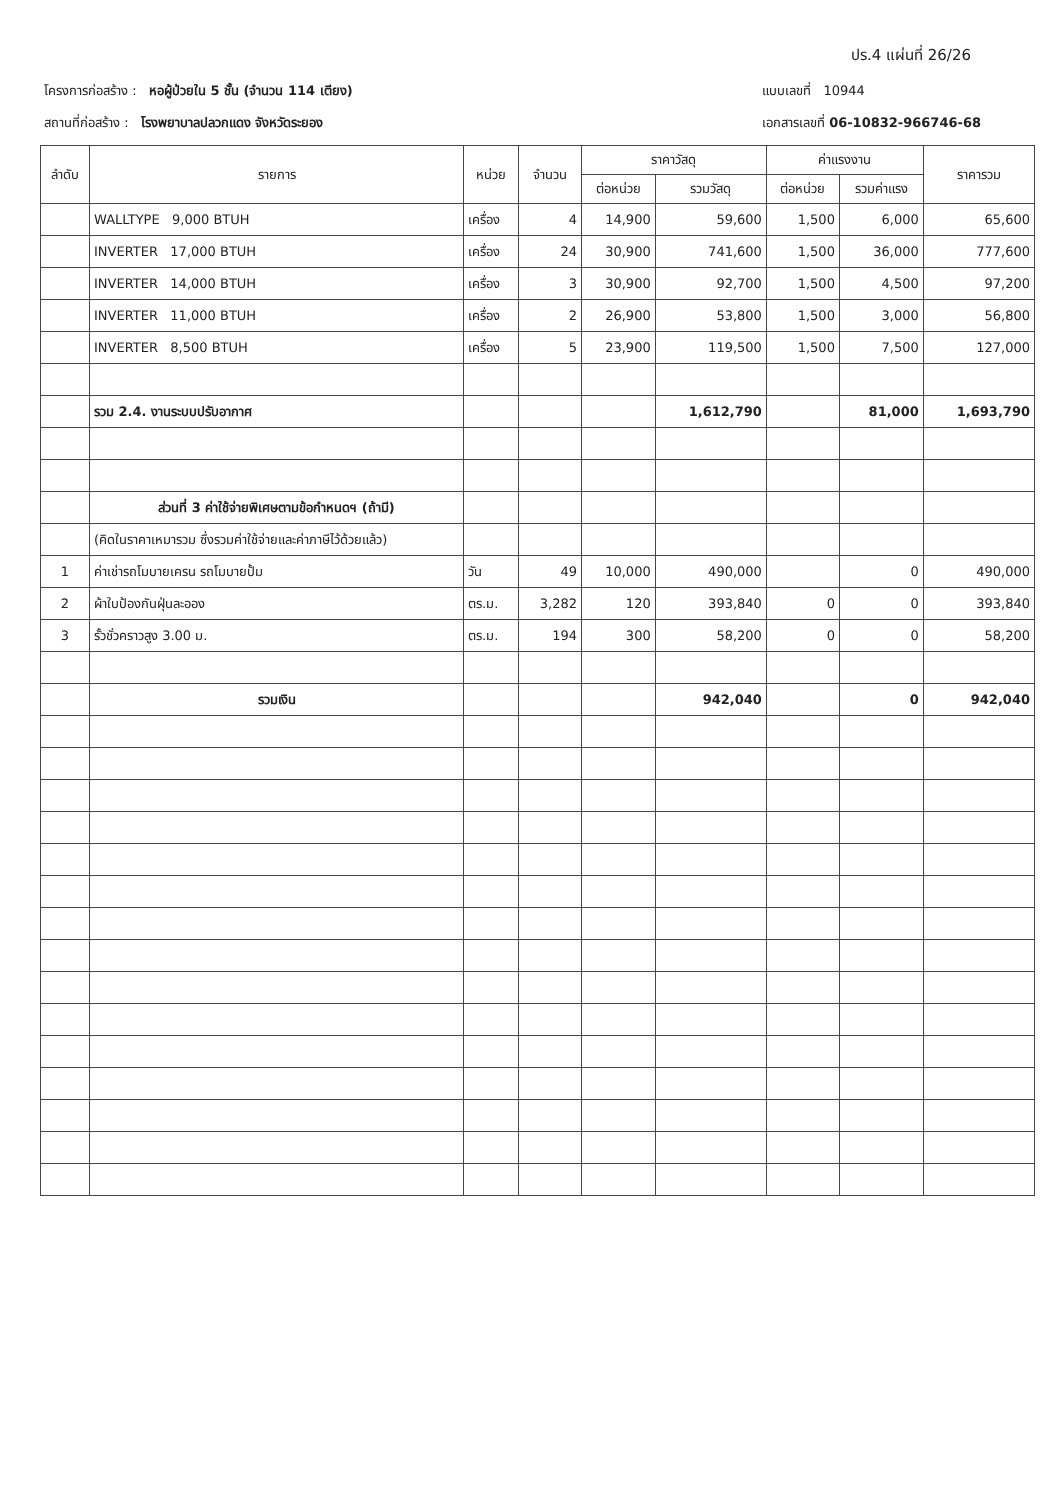ปร.4 แผ่นที่ 26/26
โครงการก่อสร้าง : หอผู้ป่วยใน 5 ชั้น (จำนวน 114 เตียง)
สถานที่ก่อสร้าง : โรงพยาบาลปลวกแดง จังหวัดระยอง
แบบเลขที่ 10944
เอกสารเลขที่ 06-10832-966746-68
| ลำดับ | รายการ | หน่วย | จำนวน | ราคาวัสดุ | | ค่าแรงงาน | | ราคารวม |
| --- | --- | --- | --- | --- | --- | --- | --- | --- |
| | | | | ต่อหน่วย | รวมวัสดุ | ต่อหน่วย | รวมค่าแรง | |
| | WALLTYPE 9,000 BTUH | เครื่อง | 4 | 14,900 | 59,600 | 1,500 | 6,000 | 65,600 |
| | INVERTER 17,000 BTUH | เครื่อง | 24 | 30,900 | 741,600 | 1,500 | 36,000 | 777,600 |
| | INVERTER 14,000 BTUH | เครื่อง | 3 | 30,900 | 92,700 | 1,500 | 4,500 | 97,200 |
| | INVERTER 11,000 BTUH | เครื่อง | 2 | 26,900 | 53,800 | 1,500 | 3,000 | 56,800 |
| | INVERTER 8,500 BTUH | เครื่อง | 5 | 23,900 | 119,500 | 1,500 | 7,500 | 127,000 |
| | รวม 2.4. งานระบบปรับอากาศ | | | | 1,612,790 | | 81,000 | 1,693,790 |
| | ส่วนที่ 3 ค่าใช้จ่ายพิเศษตามข้อกำหนดฯ (ถ้ามี) | | | | | | | |
| | (คิดในราคาเหมารวม ซึ่งรวมค่าใช้จ่ายและค่าภาษีไว้ด้วยแล้ว) | | | | | | | |
| 1 | ค่าเช่ารถโมบายเครน รถโมบายปั้ม | วัน | 49 | 10,000 | 490,000 | | 0 | 490,000 |
| 2 | ผ้าใบป้องกันฝุ่นละออง | ตร.ม. | 3,282 | 120 | 393,840 | 0 | 0 | 393,840 |
| 3 | รั้วชั่วคราวสูง 3.00 ม. | ตร.ม. | 194 | 300 | 58,200 | 0 | 0 | 58,200 |
| | รวมเงิน | | | | 942,040 | | 0 | 942,040 |